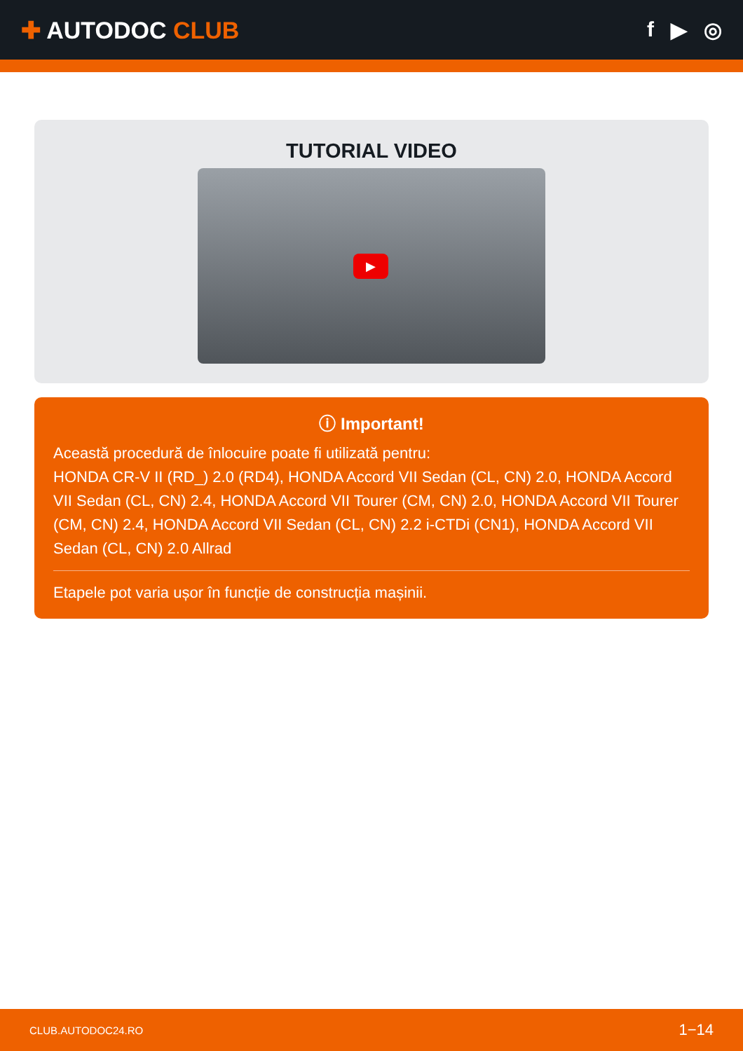✚ AUTODOC CLUB f ▶ ◎
TUTORIAL VIDEO
▶
ⓘ Important!
Această procedură de înlocuire poate fi utilizată pentru:
HONDA CR-V II (RD_) 2.0 (RD4), HONDA Accord VII Sedan (CL, CN) 2.0, HONDA Accord VII Sedan (CL, CN) 2.4, HONDA Accord VII Tourer (CM, CN) 2.0, HONDA Accord VII Tourer (CM, CN) 2.4, HONDA Accord VII Sedan (CL, CN) 2.2 i-CTDi (CN1), HONDA Accord VII Sedan (CL, CN) 2.0 Allrad
Etapele pot varia ușor în funcție de construcția mașinii.
CLUB.AUTODOC24.RO 1−14